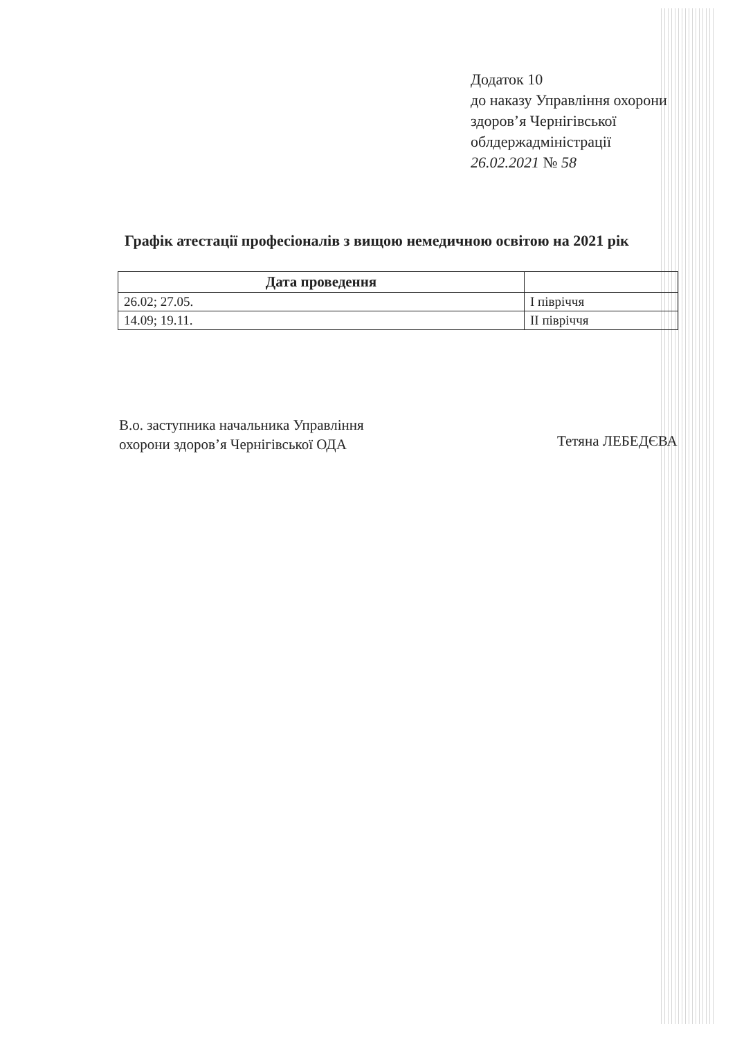Додаток 10
до наказу Управління охорони
здоров’я Чернігівської
облдержадміністрації
26.02.2021 № 58
Графік атестації професіоналів з вищою немедичною освітою на 2021 рік
| Дата проведення | |
| --- | --- |
| 26.02; 27.05. | І півріччя |
| 14.09; 19.11. | ІІ півріччя |
В.о. заступника начальника Управління
охорони здоров’я Чернігівської ОДА
Тетяна ЛЕБЕДЄВА